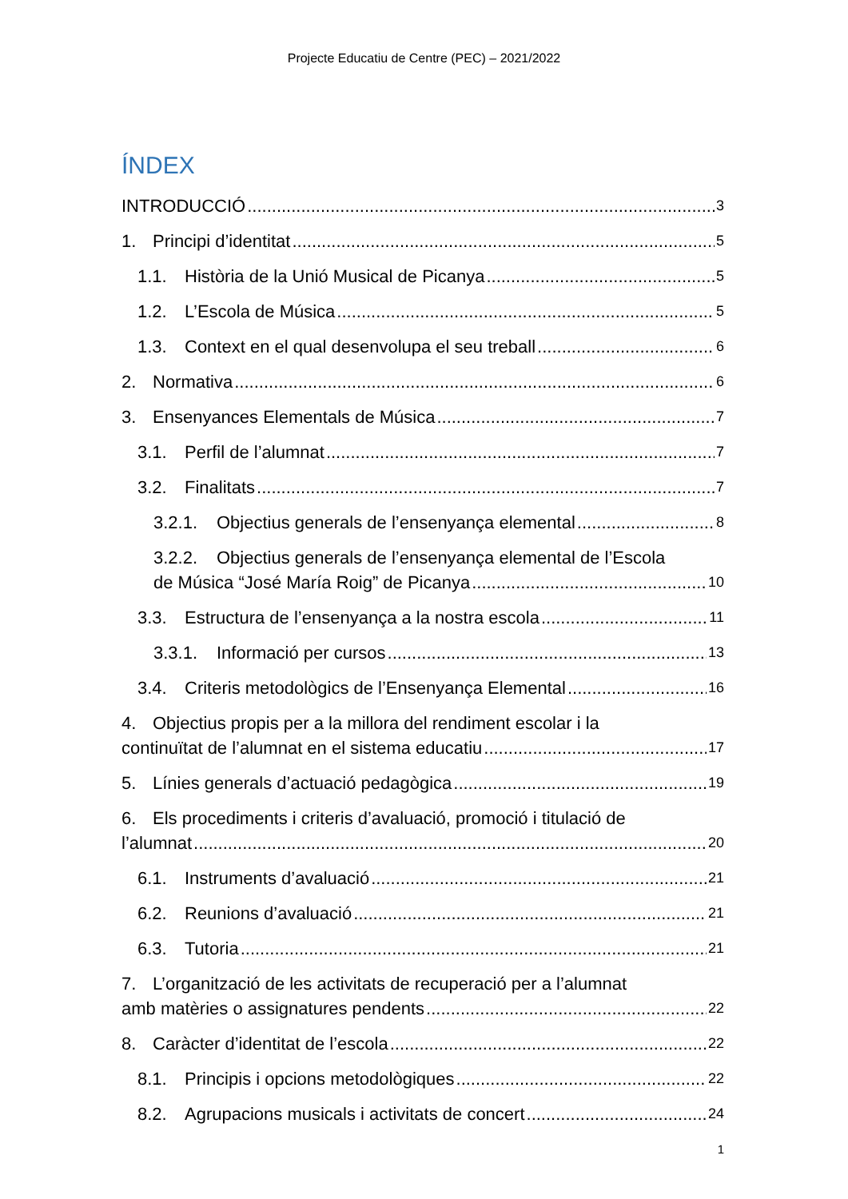Projecte Educatiu de Centre (PEC) – 2021/2022
ÍNDEX
INTRODUCCIÓ 3
1. Principi d’identitat 5
1.1. Història de la Unió Musical de Picanya 5
1.2. L’Escola de Música 5
1.3. Context en el qual desenvolupa el seu treball 6
2. Normativa 6
3. Ensenyances Elementals de Música 7
3.1. Perfil de l’alumnat 7
3.2. Finalitats 7
3.2.1. Objectius generals de l’ensenyança elemental 8
3.2.2. Objectius generals de l’ensenyança elemental de l’Escola
de Música “José María Roig” de Picanya 10
3.3. Estructura de l’ensenyança a la nostra escola 11
3.3.1. Informació per cursos 13
3.4. Criteris metodològics de l’Ensenyança Elemental 16
4. Objectius propis per a la millora del rendiment escolar i la
continuïtat de l’alumnat en el sistema educatiu 17
5. Línies generals d’actuació pedagògica 19
6. Els procediments i criteris d’avaluació, promoció i titulació de
l’alumnat 20
6.1. Instruments d’avaluació 21
6.2. Reunions d’avaluació 21
6.3. Tutoria 21
7. L’organització de les activitats de recuperació per a l’alumnat
amb matèries o assignatures pendents 22
8. Caràcter d’identitat de l’escola 22
8.1. Principis i opcions metodològiques 22
8.2. Agrupacions musicals i activitats de concert 24
1